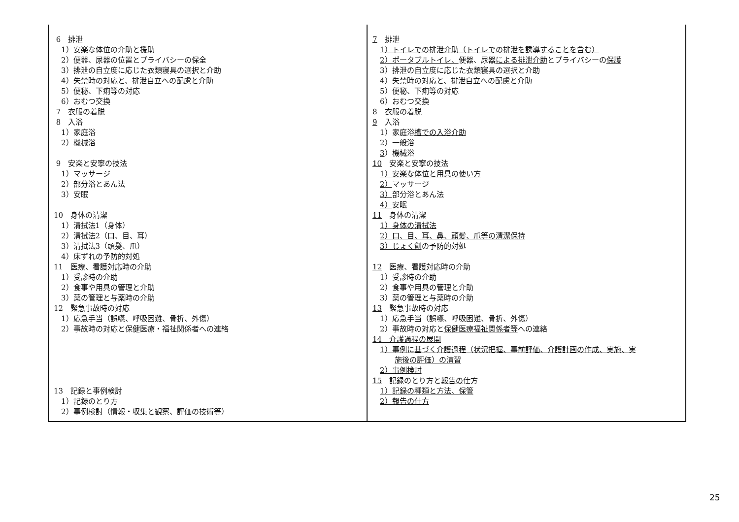| 6 排泄 1）安楽な体位の介助と援助 2）便器、尿器の位置とプライバシーの保全 3）排泄の自立度に応じた衣類寝具の選択と介助 4）失禁時の対応と、排泄自立への配慮と介助 5）便秘、下痢等の対応 6）おむつ交換 7 衣服の着脱 8 入浴 1）家庭浴 2）機械浴 9 安楽と安寧の技法 1）マッサージ 2）部分浴とあん法 3）安眠 10 身体の清潔 1）清拭法1（身体） 2）清拭法2（口、目、耳） 3）清拭法3（頭髪、爪） 4）床ずれの予防的対処 11 医療、看護対応時の介助 1）受診時の介助 2）食事や用具の管理と介助 3）薬の管理と与薬時の介助 12 緊急事故時の対応 1）応急手当（誤嚥、呼吸困難、骨折、外傷） 2）事故時の対応と保健医療・福祉関係者への連絡 13 記録と事例検討 1）記録のとり方 2）事例検討（情報・収集と観察、評価の技術等） | 7 排泄 1）トイレでの排泄介助（トイレでの排泄を誘導することを含む） 2）ポータブルトイレ、 便器、尿器 による排泄介助 とプライバシーの 保護 3）排泄の自立度に応じた衣類寝具の選択と介助 4）失禁時の対応と、排泄自立への配慮と介助 5）便秘、下痢等の対応 6）おむつ交換 8 衣服の着脱 9 入浴 1）家庭浴 槽での入浴介助 2）一般浴 3 ）機械浴 10 安楽と安寧の技法 1）安楽な体位と用具の使い方 2） マッサージ 3） 部分浴とあん法 4） 安眠 11 身体の清潔 1）身体の清拭法 2）口、目、耳、鼻、頭髪、爪等の清潔保持 3）じょく創 の予防的対処 12 医療、看護対応時の介助 1）受診時の介助 2）食事や用具の管理と介助 3）薬の管理と与薬時の介助 13 緊急事故時の対応 1）応急手当（誤嚥、呼吸困難、骨折、外傷） 2）事故時の対応と 保健医療福祉関係者等 への連絡 14 介護過程の展開 1）事例に基づく介護過程（状況把握、事前評価、介護計画の作成、実施、実 施後の評価）の演習 2）事例検討 15 記録のとり方と 報告の 仕方 1）記録の種類と方法、保管 2）報告の仕方 |
25